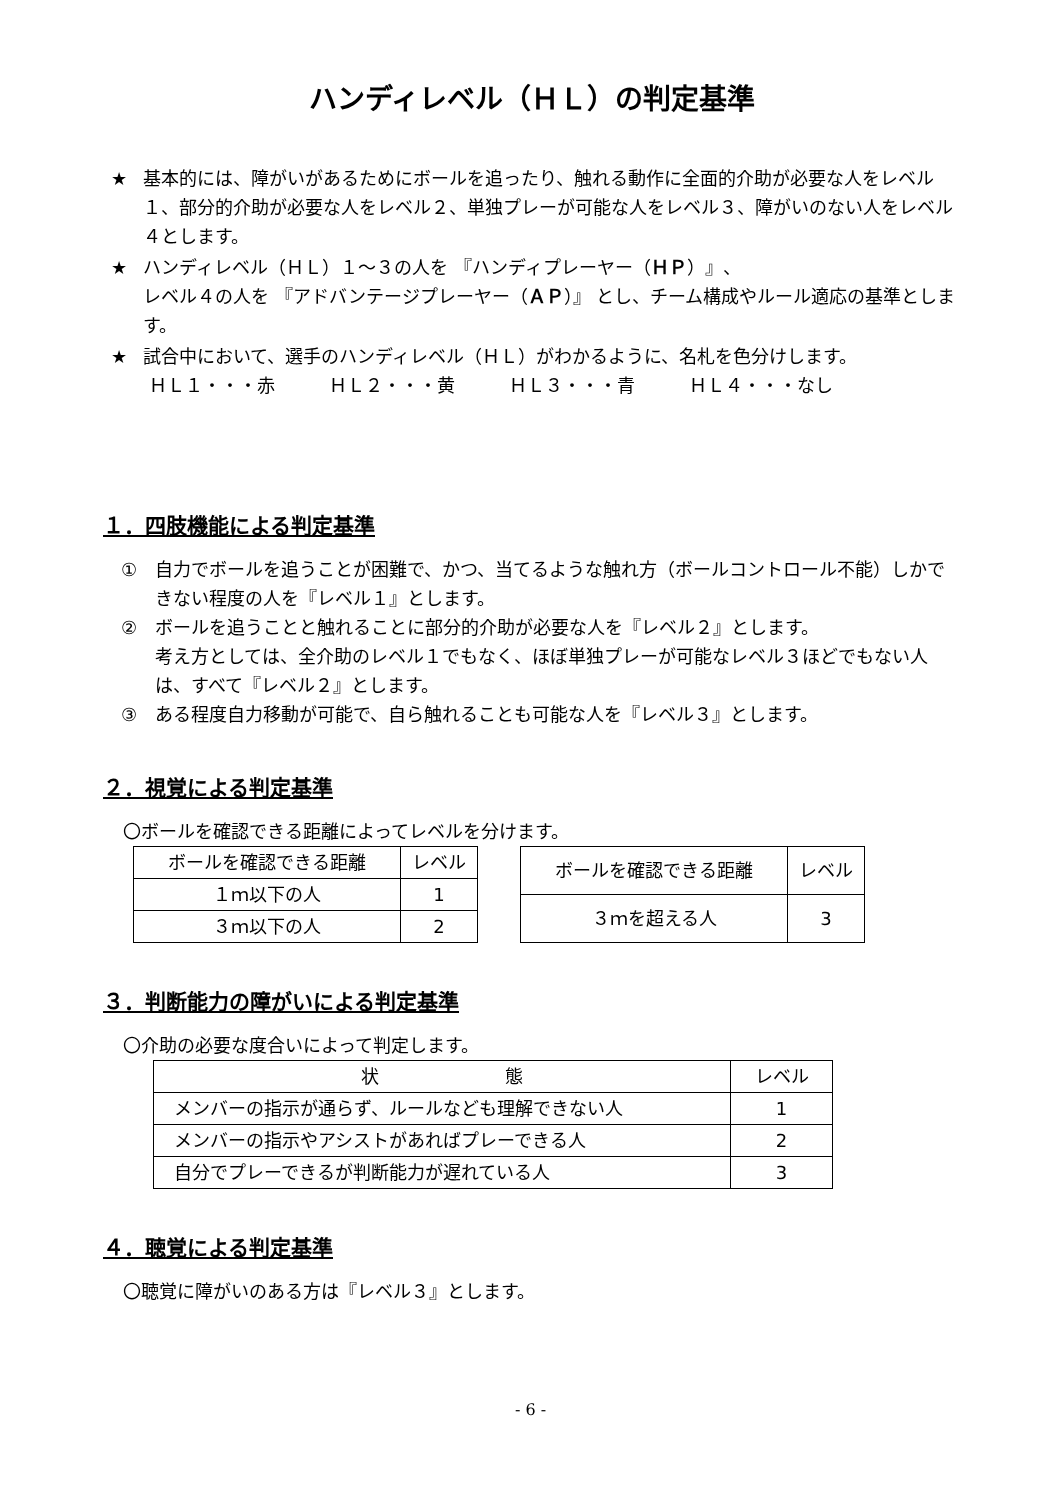ハンディレベル（ＨＬ）の判定基準
★ 基本的には、障がいがあるためにボールを追ったり、触れる動作に全面的介助が必要な人をレベル１、部分的介助が必要な人をレベル２、単独プレーが可能な人をレベル３、障がいのない人をレベル４とします。
★ ハンディレベル（ＨＬ）１～３の人を 『ハンディプレーヤー（ＨＰ）』、
レベル４の人を 『アドバンテージプレーヤー（ＡＰ）』 とし、チーム構成やルール適応の基準とします。
★ 試合中において、選手のハンディレベル（ＨＬ）がわかるように、名札を色分けします。
ＨＬ１・・・赤　　　ＨＬ２・・・黄　　　ＨＬ３・・・青　　　ＨＬ４・・・なし
１．四肢機能による判定基準
① 自力でボールを追うことが困難で、かつ、当てるような触れ方（ボールコントロール不能）しかできない程度の人を『レベル１』とします。
② ボールを追うことと触れることに部分的介助が必要な人を『レベル２』とします。
考え方としては、全介助のレベル１でもなく、ほぼ単独プレーが可能なレベル３ほどでもない人は、すべて『レベル２』とします。
③ ある程度自力移動が可能で、自ら触れることも可能な人を『レベル３』とします。
２．視覚による判定基準
〇ボールを確認できる距離によってレベルを分けます。
| ボールを確認できる距離 | レベル |
| --- | --- |
| １ｍ以下の人 | 1 |
| ３ｍ以下の人 | 2 |
| ボールを確認できる距離 | レベル |
| --- | --- |
| ３ｍを超える人 | 3 |
３．判断能力の障がいによる判定基準
〇介助の必要な度合いによって判定します。
| 状 態 | レベル |
| --- | --- |
| メンバーの指示が通らず、ルールなども理解できない人 | 1 |
| メンバーの指示やアシストがあればプレーできる人 | 2 |
| 自分でプレーできるが判断能力が遅れている人 | 3 |
４．聴覚による判定基準
〇聴覚に障がいのある方は『レベル３』とします。
- 6 -